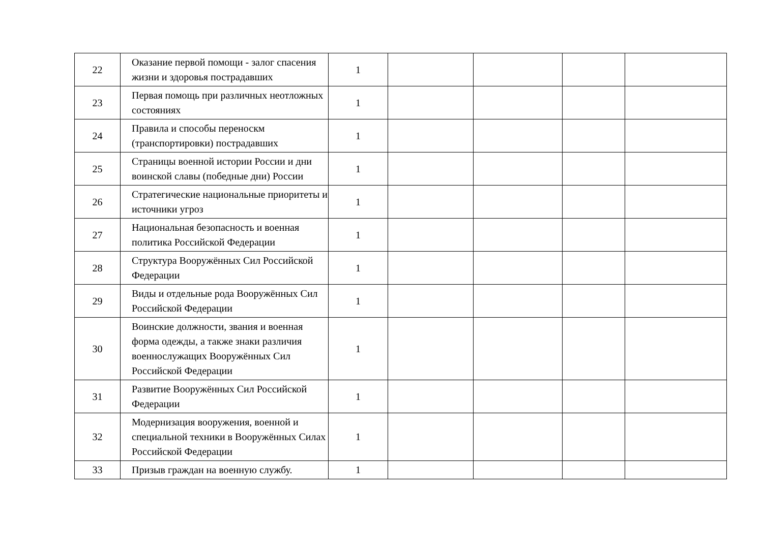| 22 | Оказание первой помощи - залог спасения жизни и здоровья пострадавших | 1 | | | | |
| 23 | Первая помощь при различных неотложных состояниях | 1 | | | | |
| 24 | Правила и способы переноскм (транспортировки) пострадавших | 1 | | | | |
| 25 | Страницы военной истории России и дни воинской славы (победные дни) России | 1 | | | | |
| 26 | Стратегические национальные приоритеты и источники угроз | 1 | | | | |
| 27 | Национальная безопасность и военная политика Российской Федерации | 1 | | | | |
| 28 | Структура Вооружённых Сил Российской Федерации | 1 | | | | |
| 29 | Виды и отдельные рода Вооружённых Сил Российской Федерации | 1 | | | | |
| 30 | Воинские должности, звания и военная форма одежды, а также знаки различия военнослужащих Вооружённых Сил Российской Федерации | 1 | | | | |
| 31 | Развитие Вооружённых Сил Российской Федерации | 1 | | | | |
| 32 | Модернизация вооружения, военной и специальной техники в Вооружённых Силах Российской Федерации | 1 | | | | |
| 33 | Призыв граждан на военную службу. | 1 | | | | |